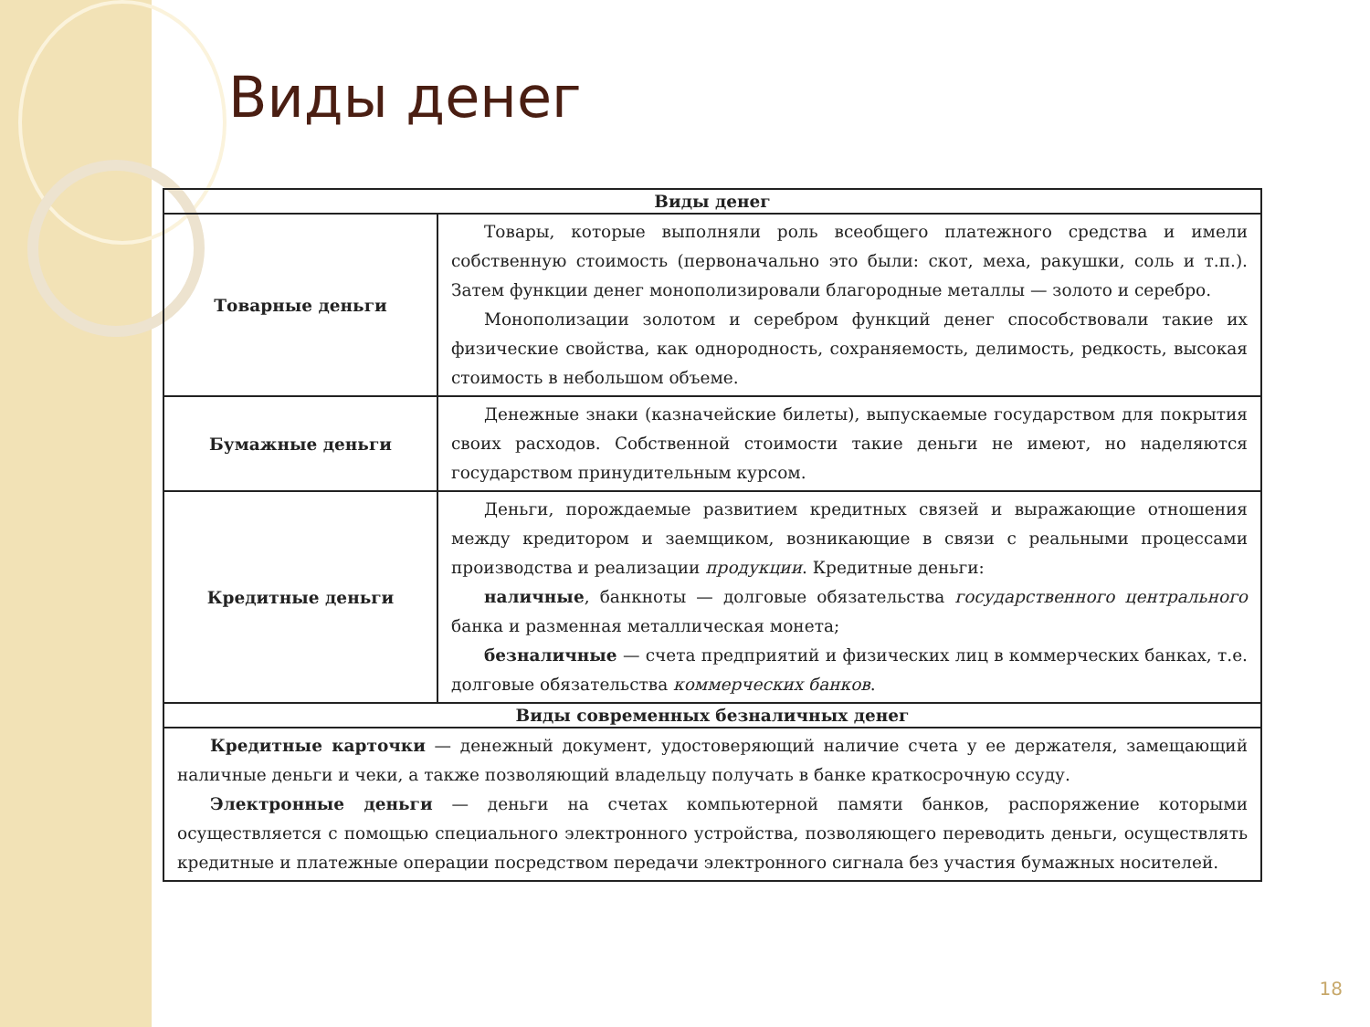Виды денег
| Виды денег | |
| --- | --- |
| Товарные деньги | Товары, которые выполняли роль всеобщего платежного средства и имели собственную стоимость (первоначально это были: скот, меха, ракушки, соль и т.п.). Затем функции денег монополизировали благородные металлы — золото и серебро. Монополизации золотом и серебром функций денег способствовали такие их физические свойства, как однородность, сохраняемость, делимость, редкость, высокая стоимость в небольшом объеме. |
| Бумажные деньги | Денежные знаки (казначейские билеты), выпускаемые государством для покрытия своих расходов. Собственной стоимости такие деньги не имеют, но наделяются государством принудительным курсом. |
| Кредитные деньги | Деньги, порождаемые развитием кредитных связей и выражающие отношения между кредитором и заемщиком, возникающие в связи с реальными процессами производства и реализации продукции . Кредитные деньги: наличные , банкноты — долговые обязательства государственного центрального банка и разменная металлическая монета; безналичные — счета предприятий и физических лиц в коммерческих банках, т.е. долговые обязательства коммерческих банков . |
| Виды современных безналичных денег | |
| Кредитные карточки — денежный документ, удостоверяющий наличие счета у ее держателя, замещающий наличные деньги и чеки, а также позволяющий владельцу получать в банке краткосрочную ссуду. Электронные деньги — деньги на счетах компьютерной памяти банков, распоряжение которыми осуществляется с помощью специального электронного устройства, позволяющего переводить деньги, осуществлять кредитные и платежные операции посредством передачи электронного сигнала без участия бумажных носителей. | |
18